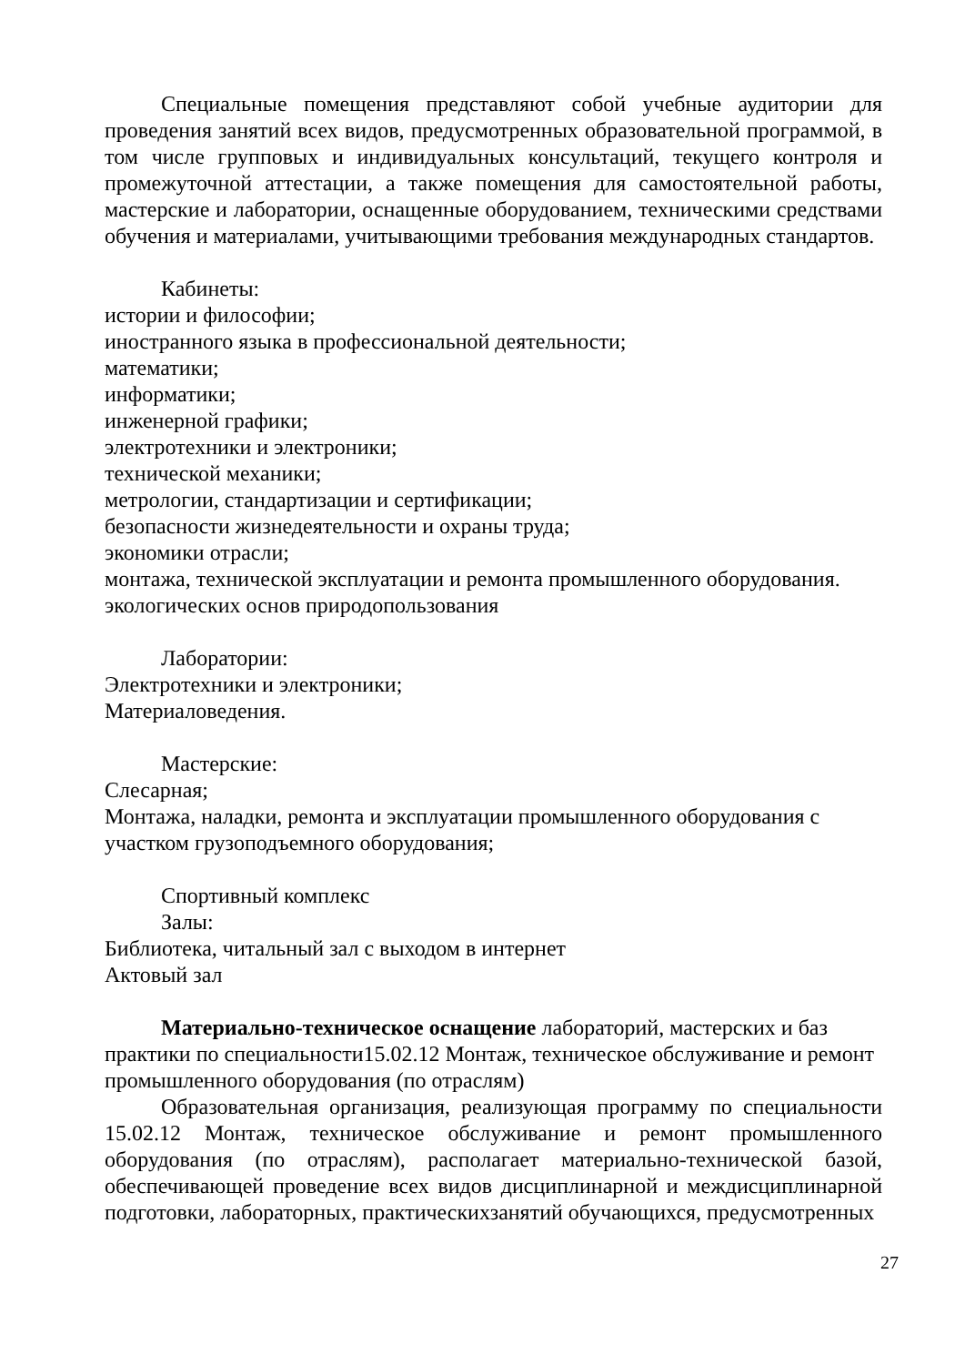Специальные помещения представляют собой учебные аудитории для проведения занятий всех видов, предусмотренных образовательной программой, в том числе групповых и индивидуальных консультаций, текущего контроля и промежуточной аттестации, а также помещения для самостоятельной работы, мастерские и лаборатории, оснащенные оборудованием, техническими средствами обучения и материалами, учитывающими требования международных стандартов.
Кабинеты:
истории и философии;
иностранного языка в профессиональной деятельности;
математики;
информатики;
инженерной графики;
электротехники и электроники;
технической механики;
метрологии, стандартизации и сертификации;
безопасности жизнедеятельности и охраны труда;
экономики отрасли;
монтажа, технической эксплуатации и ремонта промышленного оборудования.
экологических основ природопользования
Лаборатории:
Электротехники и электроники;
Материаловедения.
Мастерские:
Слесарная;
Монтажа, наладки, ремонта и эксплуатации промышленного оборудования с участком грузоподъемного оборудования;
Спортивный комплекс
Залы:
Библиотека, читальный зал с выходом в интернет
Актовый зал
Материально-техническое оснащение лабораторий, мастерских и баз практики по специальности15.02.12 Монтаж, техническое обслуживание и ремонт промышленного оборудования (по отраслям)
Образовательная организация, реализующая программу по специальности 15.02.12 Монтаж, техническое обслуживание и ремонт промышленного оборудования (по отраслям), располагает материально-технической базой, обеспечивающей проведение всех видов дисциплинарной и междисциплинарной подготовки, лабораторных, практическихзанятий обучающихся, предусмотренных
27